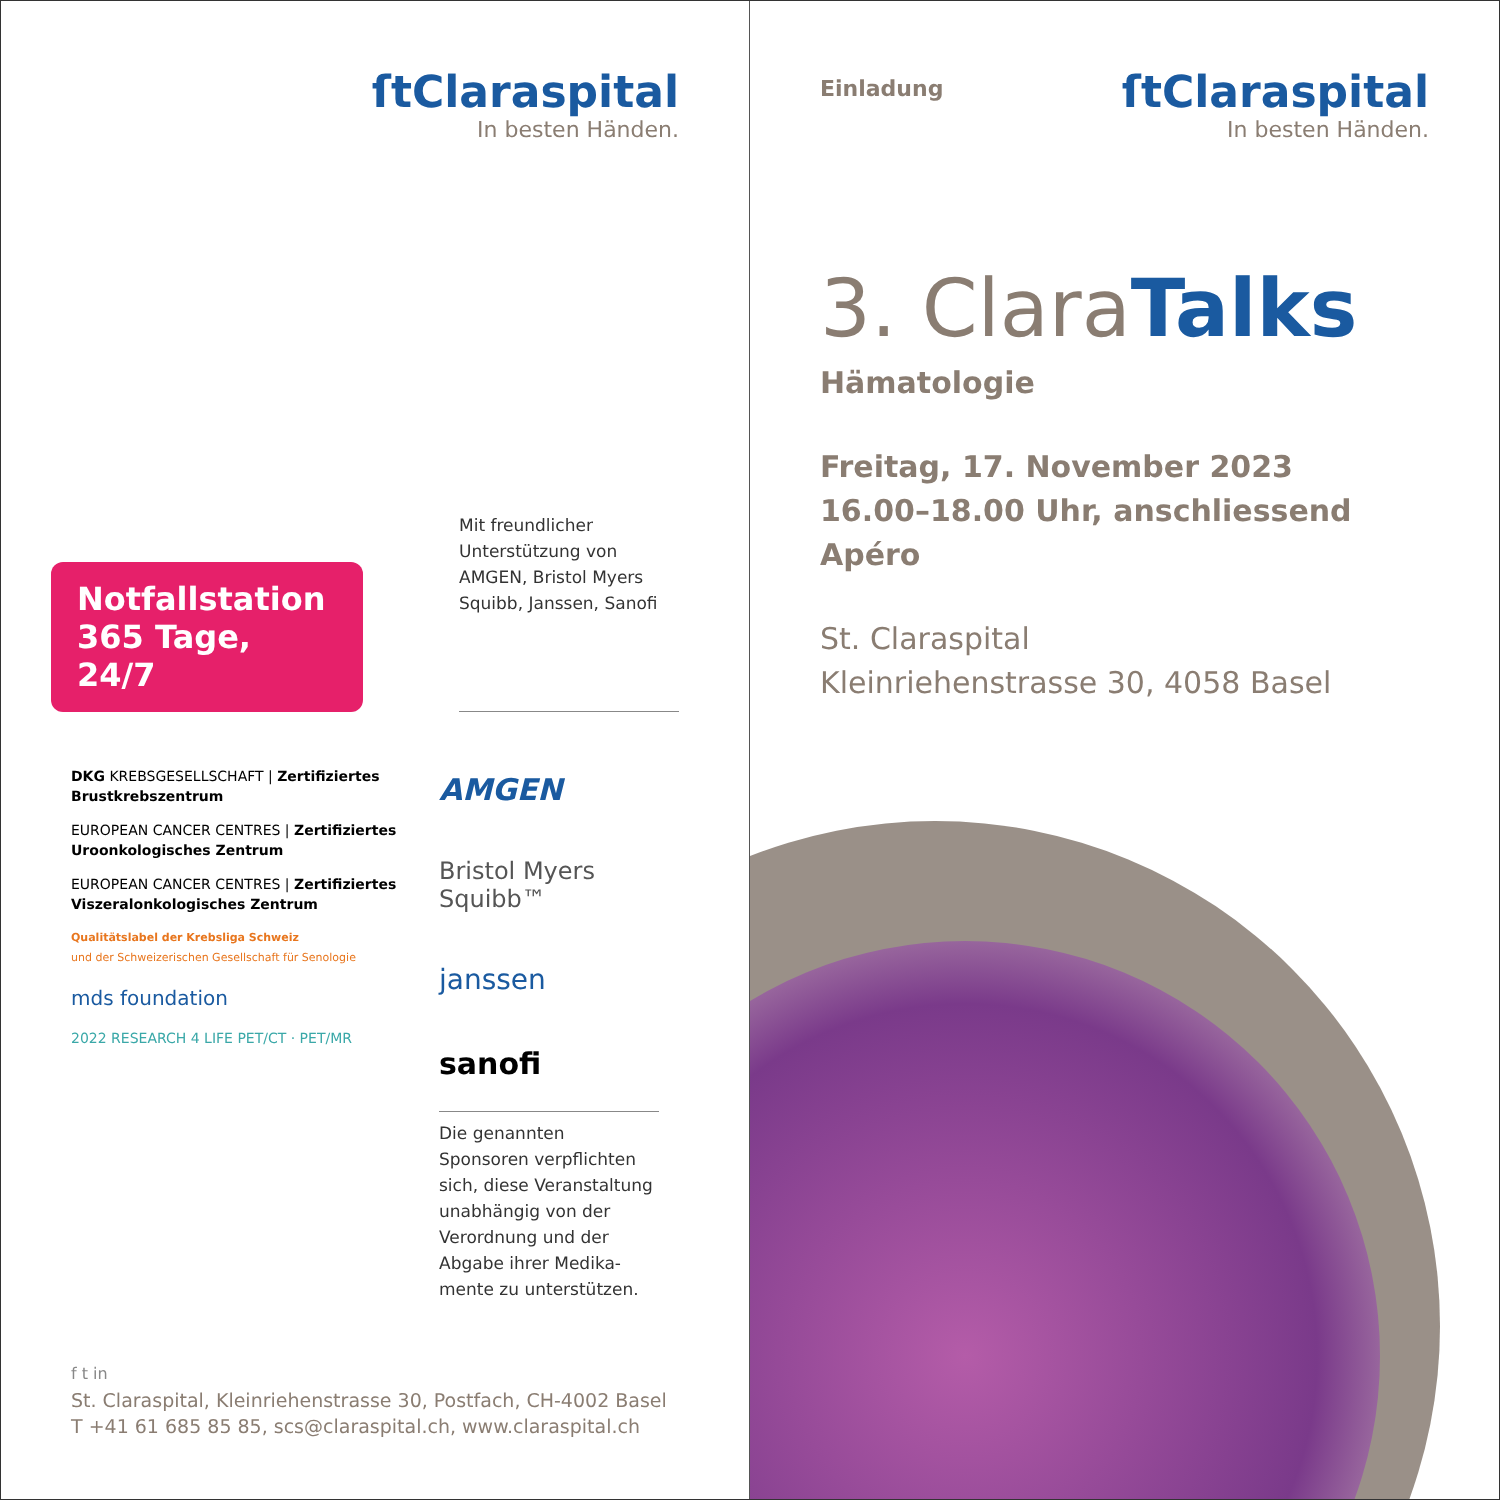ſtClaraspital
In besten Händen.
Notfallstation
365 Tage, 24/7
Mit freundlicher Unterstützung von AMGEN, Bristol Myers Squibb, Janssen, Sanofi
DKG KREBSGESELLSCHAFT | Zertifiziertes Brustkrebszentrum
EUROPEAN CANCER CENTRES | Zertifiziertes Uroonkologisches Zentrum
EUROPEAN CANCER CENTRES | Zertifiziertes Viszeralonkologisches Zentrum
Qualitätslabel der Krebsliga Schweiz
und der Schweizerischen Gesellschaft für Senologie
mds foundation
2022 RESEARCH 4 LIFE PET/CT · PET/MR
AMGEN
Bristol Myers Squibb™
janssen
sanofi
Die genannten Sponsoren verpflichten sich, diese Veranstaltung unabhängig von der Verordnung und der Abgabe ihrer Medika-mente zu unterstützen.
f t in
St. Claraspital, Kleinriehenstrasse 30, Postfach, CH-4002 Basel
T +41 61 685 85 85, scs@claraspital.ch, www.claraspital.ch
Einladung
ſtClaraspital
In besten Händen.
3. Clara Talks
Hämatologie
Freitag, 17. November 2023
16.00–18.00 Uhr, anschliessend Apéro
St. Claraspital
Kleinriehenstrasse 30, 4058 Basel